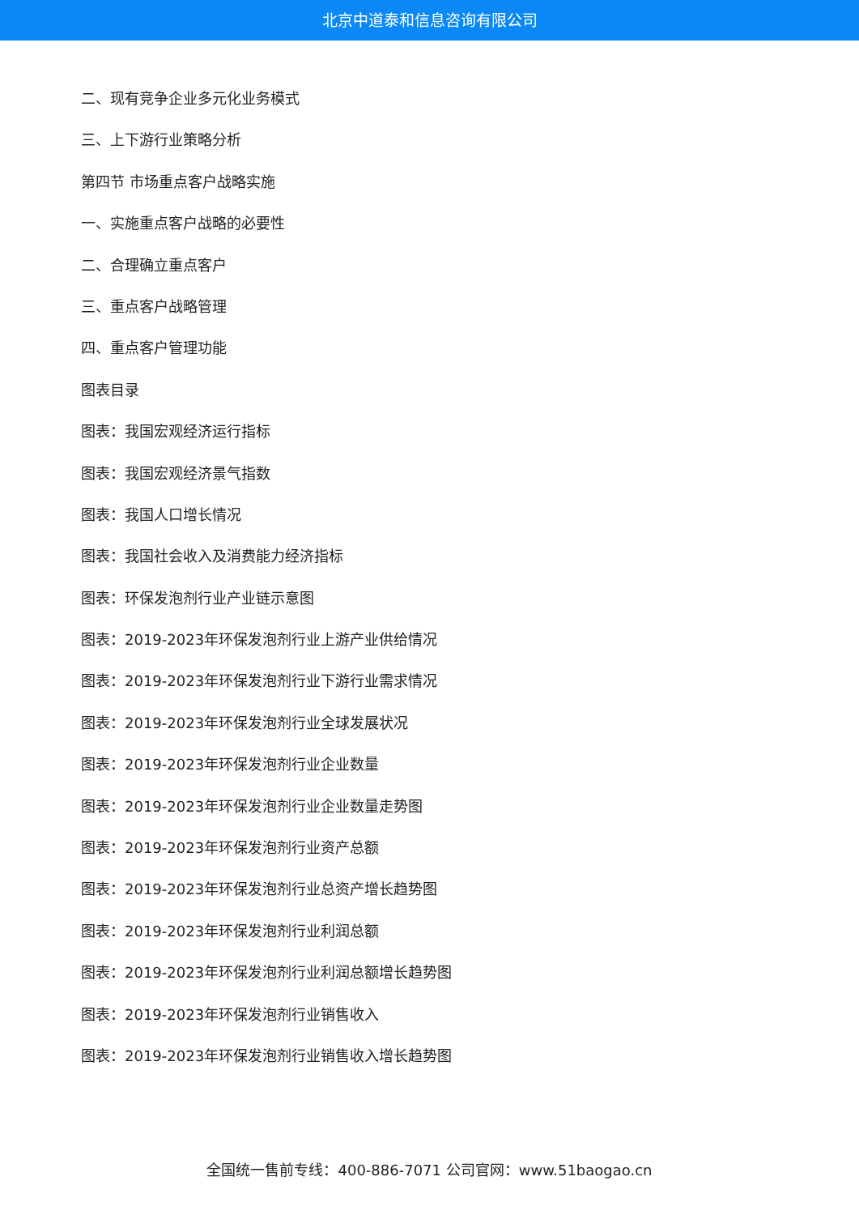北京中道泰和信息咨询有限公司
二、现有竞争企业多元化业务模式
三、上下游行业策略分析
第四节 市场重点客户战略实施
一、实施重点客户战略的必要性
二、合理确立重点客户
三、重点客户战略管理
四、重点客户管理功能
图表目录
图表：我国宏观经济运行指标
图表：我国宏观经济景气指数
图表：我国人口增长情况
图表：我国社会收入及消费能力经济指标
图表：环保发泡剂行业产业链示意图
图表：2019-2023年环保发泡剂行业上游产业供给情况
图表：2019-2023年环保发泡剂行业下游行业需求情况
图表：2019-2023年环保发泡剂行业全球发展状况
图表：2019-2023年环保发泡剂行业企业数量
图表：2019-2023年环保发泡剂行业企业数量走势图
图表：2019-2023年环保发泡剂行业资产总额
图表：2019-2023年环保发泡剂行业总资产增长趋势图
图表：2019-2023年环保发泡剂行业利润总额
图表：2019-2023年环保发泡剂行业利润总额增长趋势图
图表：2019-2023年环保发泡剂行业销售收入
图表：2019-2023年环保发泡剂行业销售收入增长趋势图
全国统一售前专线：400-886-7071 公司官网：www.51baogao.cn